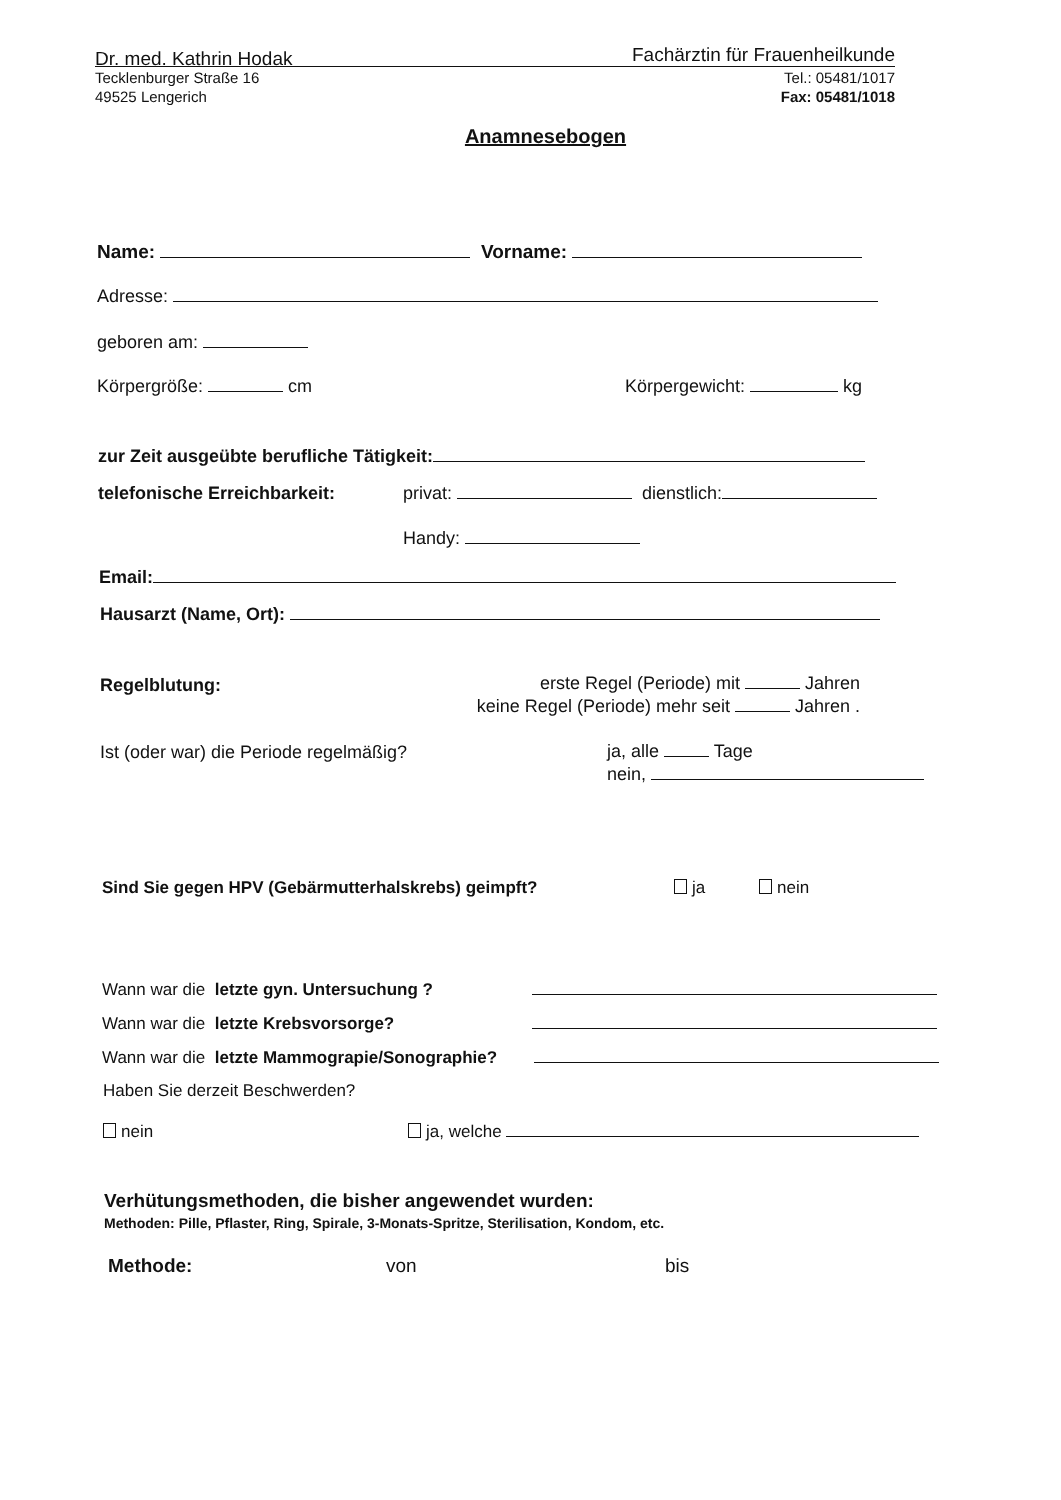Dr. med. Kathrin Hodak Fachärztin für Frauenheilkunde
Tecklenburger Straße 16
49525 Lengerich
Tel.: 05481/1017
Fax: 05481/1018
Anamnesebogen
Name: Vorname:
Adresse:
geboren am:
Körpergröße: cm Körpergewicht: kg
zur Zeit ausgeübte berufliche Tätigkeit:
telefonische Erreichbarkeit: privat: dienstlich:
Handy:
Email:
Hausarzt (Name, Ort):
Regelblutung:
erste Regel (Periode) mit Jahren
keine Regel (Periode) mehr seit Jahren .
Ist (oder war) die Periode regelmäßig?
ja, alle Tage
nein,
Sind Sie gegen HPV (Gebärmutterhalskrebs) geimpft? ja nein
Wann war die letzte gyn. Untersuchung ?
Wann war die letzte Krebsvorsorge?
Wann war die letzte Mammograpie/Sonographie?
Haben Sie derzeit Beschwerden?
nein ja, welche
Verhütungsmethoden, die bisher angewendet wurden:
Methoden: Pille, Pflaster, Ring, Spirale, 3-Monats-Spritze, Sterilisation, Kondom, etc.
Methode: von bis